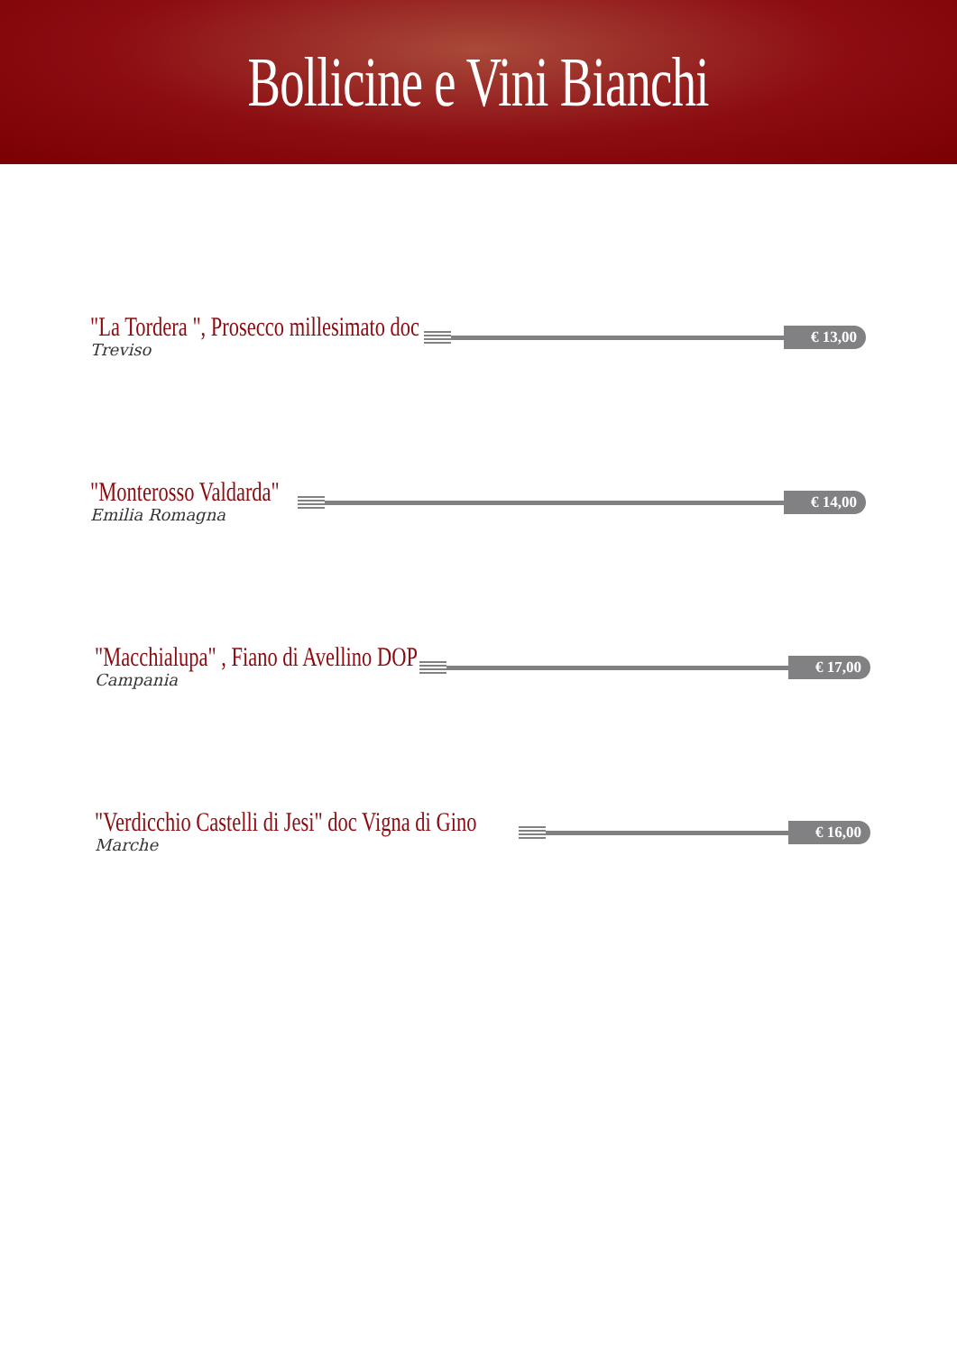Bollicine e Vini Bianchi
"La Tordera ", Prosecco millesimato doc
Treviso
€ 13,00
"Monterosso Valdarda"
Emilia Romagna
€ 14,00
"Macchialupa" , Fiano di Avellino DOP
Campania
€ 17,00
"Verdicchio Castelli di Jesi" doc Vigna di Gino
Marche
€ 16,00